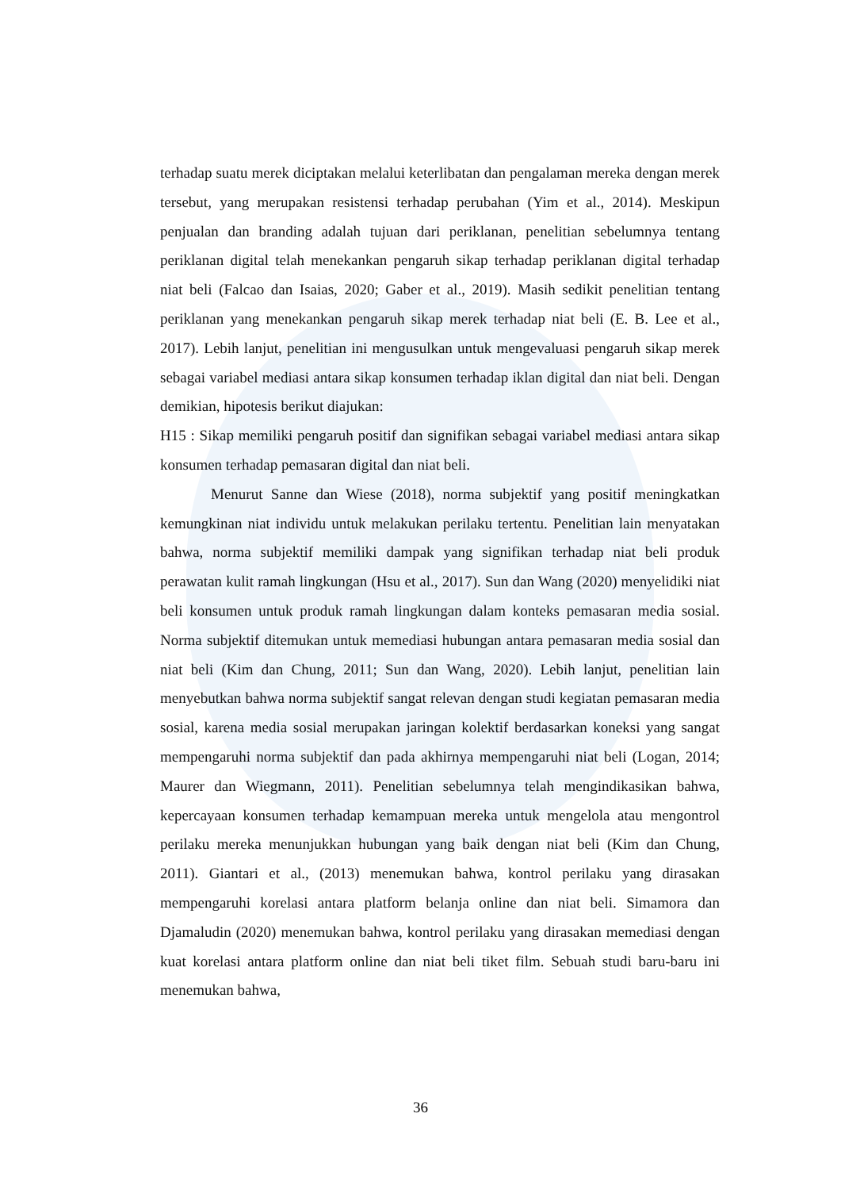terhadap suatu merek diciptakan melalui keterlibatan dan pengalaman mereka dengan merek tersebut, yang merupakan resistensi terhadap perubahan (Yim et al., 2014). Meskipun penjualan dan branding adalah tujuan dari periklanan, penelitian sebelumnya tentang periklanan digital telah menekankan pengaruh sikap terhadap periklanan digital terhadap niat beli (Falcao dan Isaias, 2020; Gaber et al., 2019). Masih sedikit penelitian tentang periklanan yang menekankan pengaruh sikap merek terhadap niat beli (E. B. Lee et al., 2017). Lebih lanjut, penelitian ini mengusulkan untuk mengevaluasi pengaruh sikap merek sebagai variabel mediasi antara sikap konsumen terhadap iklan digital dan niat beli. Dengan demikian, hipotesis berikut diajukan:
H15 : Sikap memiliki pengaruh positif dan signifikan sebagai variabel mediasi antara sikap konsumen terhadap pemasaran digital dan niat beli.
Menurut Sanne dan Wiese (2018), norma subjektif yang positif meningkatkan kemungkinan niat individu untuk melakukan perilaku tertentu. Penelitian lain menyatakan bahwa, norma subjektif memiliki dampak yang signifikan terhadap niat beli produk perawatan kulit ramah lingkungan (Hsu et al., 2017). Sun dan Wang (2020) menyelidiki niat beli konsumen untuk produk ramah lingkungan dalam konteks pemasaran media sosial. Norma subjektif ditemukan untuk memediasi hubungan antara pemasaran media sosial dan niat beli (Kim dan Chung, 2011; Sun dan Wang, 2020). Lebih lanjut, penelitian lain menyebutkan bahwa norma subjektif sangat relevan dengan studi kegiatan pemasaran media sosial, karena media sosial merupakan jaringan kolektif berdasarkan koneksi yang sangat mempengaruhi norma subjektif dan pada akhirnya mempengaruhi niat beli (Logan, 2014; Maurer dan Wiegmann, 2011). Penelitian sebelumnya telah mengindikasikan bahwa, kepercayaan konsumen terhadap kemampuan mereka untuk mengelola atau mengontrol perilaku mereka menunjukkan hubungan yang baik dengan niat beli (Kim dan Chung, 2011). Giantari et al., (2013) menemukan bahwa, kontrol perilaku yang dirasakan mempengaruhi korelasi antara platform belanja online dan niat beli. Simamora dan Djamaludin (2020) menemukan bahwa, kontrol perilaku yang dirasakan memediasi dengan kuat korelasi antara platform online dan niat beli tiket film. Sebuah studi baru-baru ini menemukan bahwa,
36